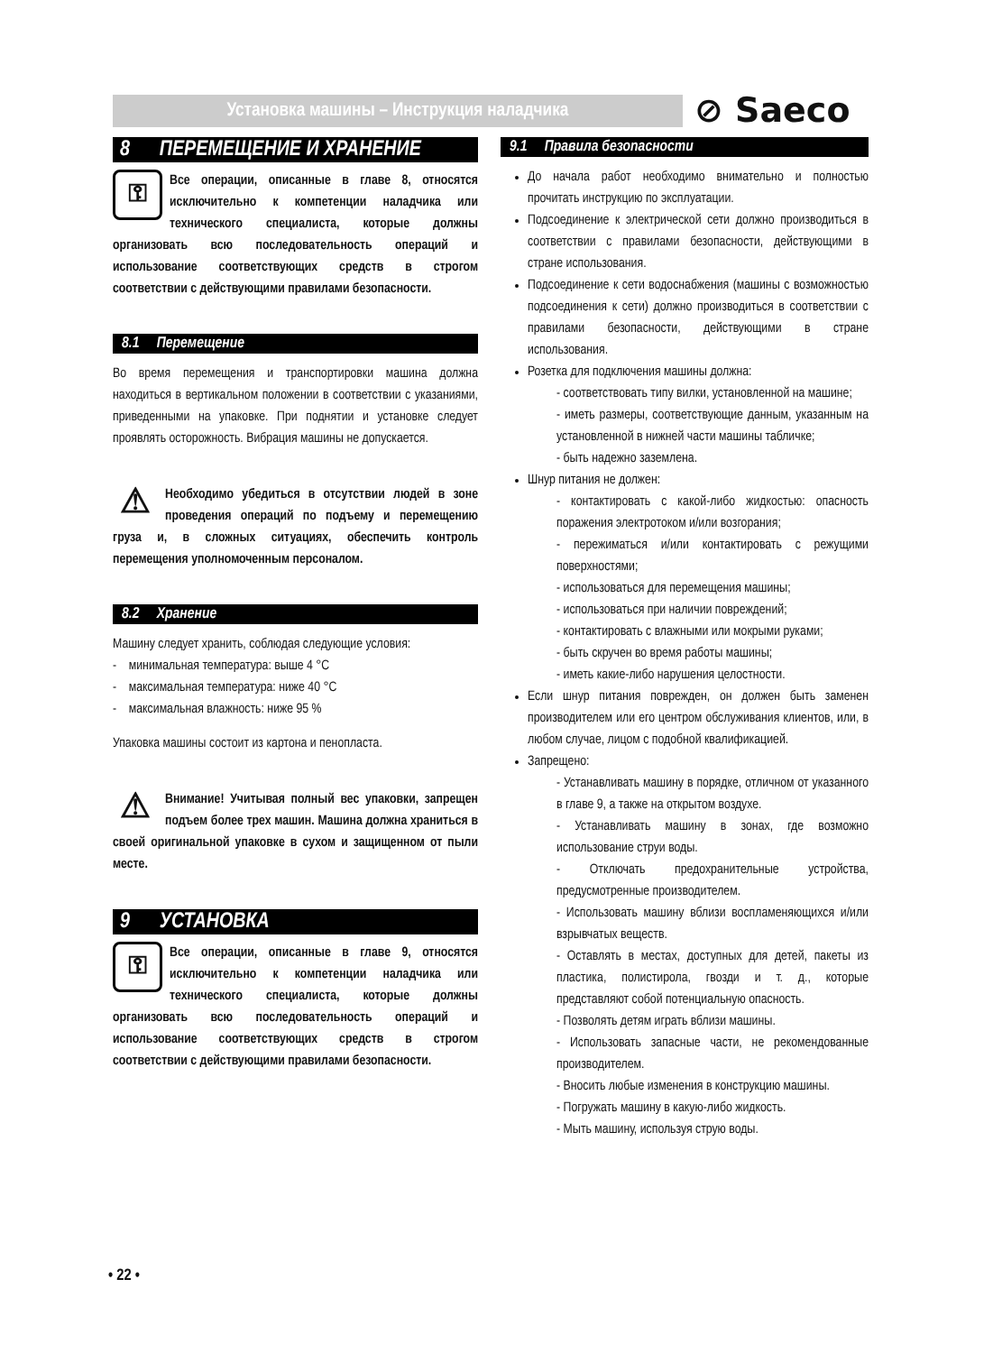Установка машины – Инструкция наладчика ⊘ Saeco
8 ПЕРЕМЕЩЕНИЕ И ХРАНЕНИЕ
⚿ Все операции, описанные в главе 8, относятся исключительно к компетенции наладчика или технического специалиста, которые должны организовать всю последовательность операций и использование соответствующих средств в строгом соответствии с действующими правилами безопасности.
8.1 Перемещение
Во время перемещения и транспортировки машина должна находиться в вертикальном положении в соответствии с указаниями, приведенными на упаковке. При поднятии и установке следует проявлять осторожность. Вибрация машины не допускается.
⚠ Необходимо убедиться в отсутствии людей в зоне проведения операций по подъему и перемещению груза и, в сложных ситуациях, обеспечить контроль перемещения уполномоченным персоналом.
8.2 Хранение
Машину следует хранить, соблюдая следующие условия:
- минимальная температура: выше 4 °C
- максимальная температура: ниже 40 °C
- максимальная влажность: ниже 95 %
Упаковка машины состоит из картона и пенопласта.
⚠ Внимание! Учитывая полный вес упаковки, запрещен подъем более трех машин. Машина должна храниться в своей оригинальной упаковке в сухом и защищенном от пыли месте.
9 УСТАНОВКА
⚿ Все операции, описанные в главе 9, относятся исключительно к компетенции наладчика или технического специалиста, которые должны организовать всю последовательность операций и использование соответствующих средств в строгом соответствии с действующими правилами безопасности.
9.1 Правила безопасности
До начала работ необходимо внимательно и полностью прочитать инструкцию по эксплуатации.
Подсоединение к электрической сети должно производиться в соответствии с правилами безопасности, действующими в стране использования.
Подсоединение к сети водоснабжения (машины с возможностью подсоединения к сети) должно производиться в соответствии с правилами безопасности, действующими в стране использования.
Розетка для подключения машины должна:
- соответствовать типу вилки, установленной на машине;
- иметь размеры, соответствующие данным, указанным на установленной в нижней части машины табличке;
- быть надежно заземлена.
Шнур питания не должен:
- контактировать с какой-либо жидкостью: опасность поражения электротоком и/или возгорания;
- пережиматься и/или контактировать с режущими поверхностями;
- использоваться для перемещения машины;
- использоваться при наличии повреждений;
- контактировать с влажными или мокрыми руками;
- быть скручен во время работы машины;
- иметь какие-либо нарушения целостности.
Если шнур питания поврежден, он должен быть заменен производителем или его центром обслуживания клиентов, или, в любом случае, лицом с подобной квалификацией.
Запрещено:
- Устанавливать машину в порядке, отличном от указанного в главе 9, а также на открытом воздухе.
- Устанавливать машину в зонах, где возможно использование струи воды.
- Отключать предохранительные устройства, предусмотренные производителем.
- Использовать машину вблизи воспламеняющихся и/или взрывчатых веществ.
- Оставлять в местах, доступных для детей, пакеты из пластика, полистирола, гвозди и т. д., которые представляют собой потенциальную опасность.
- Позволять детям играть вблизи машины.
- Использовать запасные части, не рекомендованные производителем.
- Вносить любые изменения в конструкцию машины.
- Погружать машину в какую-либо жидкость.
- Мыть машину, используя струю воды.
• 22 •